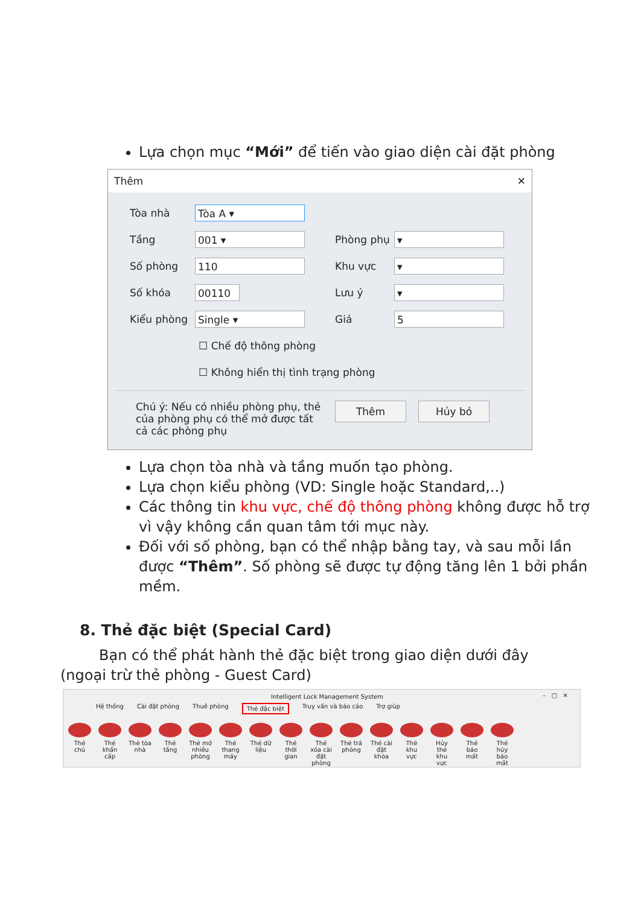Lựa chọn mục “Mới” để tiến vào giao diện cài đặt phòng
Thêm ✕
Tòa nhà Tòa A ▾
Tầng 001 ▾ Phòng phụ ▾
Số phòng 110 Khu vực ▾
Số khóa 00110 Lưu ý ▾
Kiểu phòng Single ▾ Giá 5
☐ Chế độ thông phòng
☐ Không hiển thị tình trạng phòng
Chú ý: Nếu có nhiều phòng phụ, thẻ của phòng phụ có thể mở được tất cả các phòng phụ
Thêm Hủy bỏ
Lựa chọn tòa nhà và tầng muốn tạo phòng.
Lựa chọn kiểu phòng (VD: Single hoặc Standard,..)
Các thông tin khu vực, chế độ thông phòng không được hỗ trợ vì vậy không cần quan tâm tới mục này.
Đối với số phòng, bạn có thể nhập bằng tay, và sau mỗi lần được “Thêm”. Số phòng sẽ được tự động tăng lên 1 bởi phần mềm.
8. Thẻ đặc biệt (Special Card)
Bạn có thể phát hành thẻ đặc biệt trong giao diện dưới đây (ngoại trừ thẻ phòng - Guest Card)
Intelligent Lock Management System
– □ ✕
Hệ thống Cài đặt phòng Thuê phòng Thẻ đặc biệt Truy vấn và báo cáo Trợ giúp
Thẻ chủ
Thẻ khẩn cấp
Thẻ tòa nhà
Thẻ tầng
Thẻ mở nhiều phòng
Thẻ thang máy
Thẻ dữ liệu
Thẻ thời gian
Thẻ xóa cài đặt phòng
Thẻ trả phòng
Thẻ cài đặt khóa
Thẻ khu vực
Hủy thẻ khu vực
Thẻ báo mất
Thẻ hủy báo mất